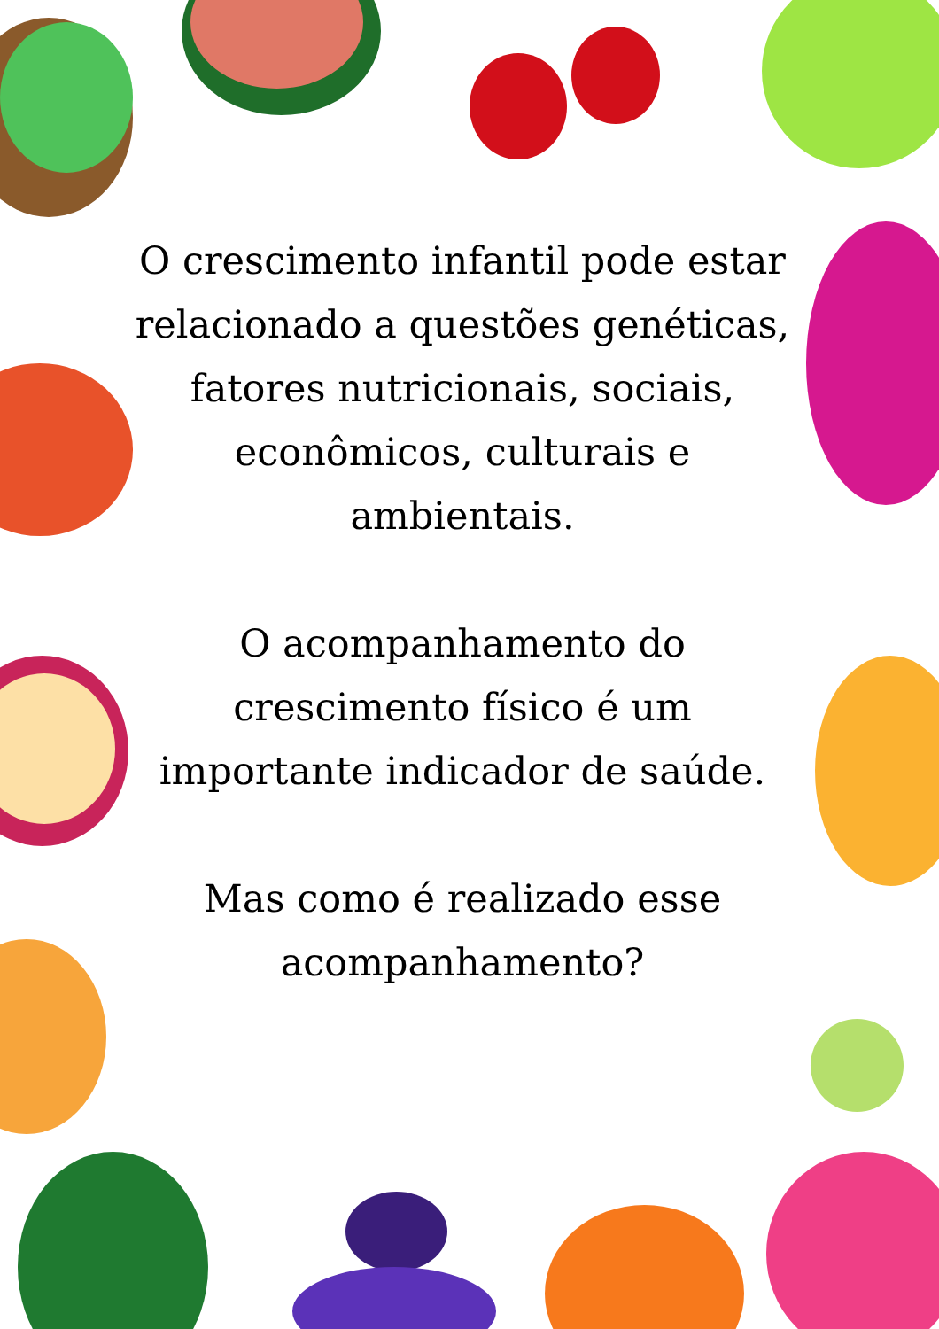O crescimento infantil pode estar relacionado a questões genéticas, fatores nutricionais, sociais, econômicos, culturais e ambientais.
O acompanhamento do crescimento físico é um importante indicador de saúde.
Mas como é realizado esse acompanhamento?